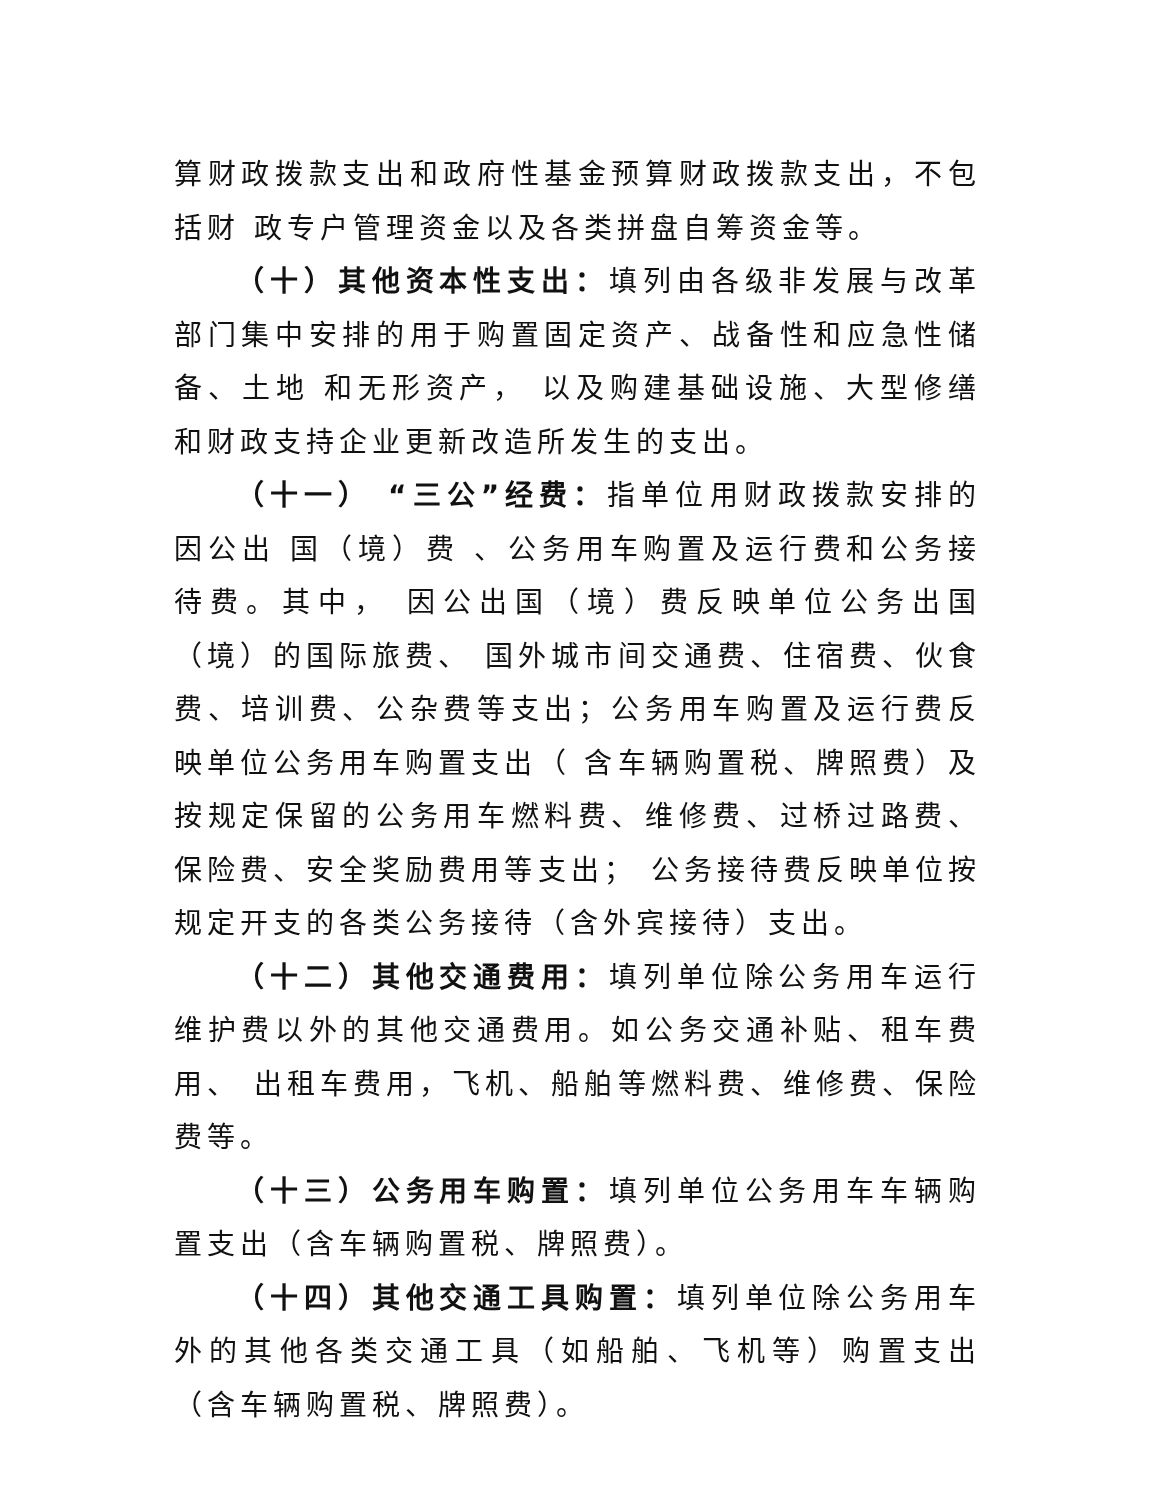算财政拨款支出和政府性基金预算财政拨款支出，不包括财 政专户管理资金以及各类拼盘自筹资金等。
（十）其他资本性支出：填列由各级非发展与改革部门集中安排的用于购置固定资产、战备性和应急性储备、土地 和无形资产， 以及购建基础设施、大型修缮和财政支持企业更新改造所发生的支出。
（十一） “三公”经费：指单位用财政拨款安排的因公出 国（境）费 、公务用车购置及运行费和公务接待费。其中， 因公出国（境）费反映单位公务出国（境）的国际旅费、 国外城市间交通费、住宿费、伙食费、培训费、公杂费等支出；公务用车购置及运行费反映单位公务用车购置支出（ 含车辆购置税、牌照费）及按规定保留的公务用车燃料费、维修费、过桥过路费、保险费、安全奖励费用等支出； 公务接待费反映单位按规定开支的各类公务接待（含外宾接待）支出。
（十二）其他交通费用：填列单位除公务用车运行维护费以外的其他交通费用。如公务交通补贴、租车费用、 出租车费用，飞机、船舶等燃料费、维修费、保险费等。
（十三）公务用车购置：填列单位公务用车车辆购置支出（含车辆购置税、牌照费）。
（十四）其他交通工具购置：填列单位除公务用车外的其他各类交通工具（如船舶、飞机等）购置支出（含车辆购置税、牌照费）。